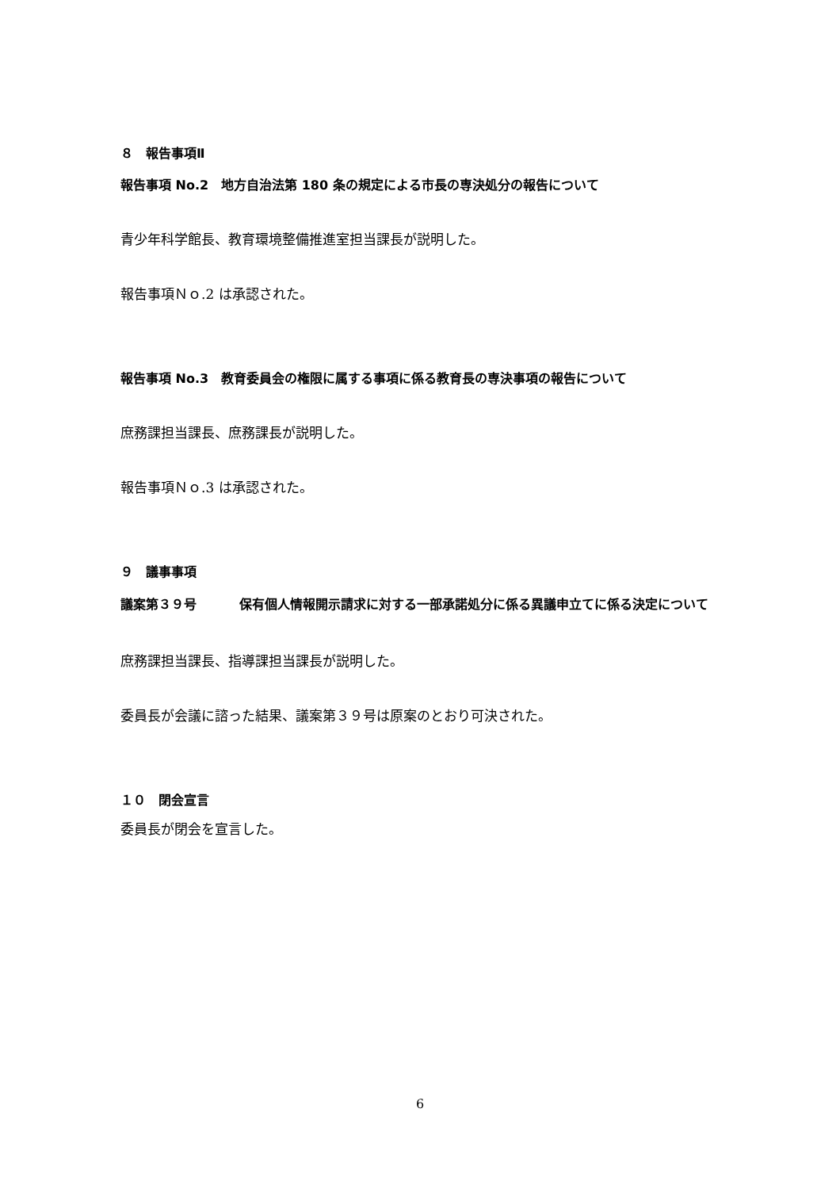８　報告事項Ⅱ
報告事項 No.2　地方自治法第 180 条の規定による市長の専決処分の報告について
青少年科学館長、教育環境整備推進室担当課長が説明した。
報告事項Ｎｏ.2 は承認された。
報告事項 No.3　教育委員会の権限に属する事項に係る教育長の専決事項の報告について
庶務課担当課長、庶務課長が説明した。
報告事項Ｎｏ.3 は承認された。
９　議事事項
議案第３９号 保有個人情報開示請求に対する一部承諾処分に係る異議申立てに係る決定について
庶務課担当課長、指導課担当課長が説明した。
委員長が会議に諮った結果、議案第３９号は原案のとおり可決された。
１０　閉会宣言
委員長が閉会を宣言した。
6